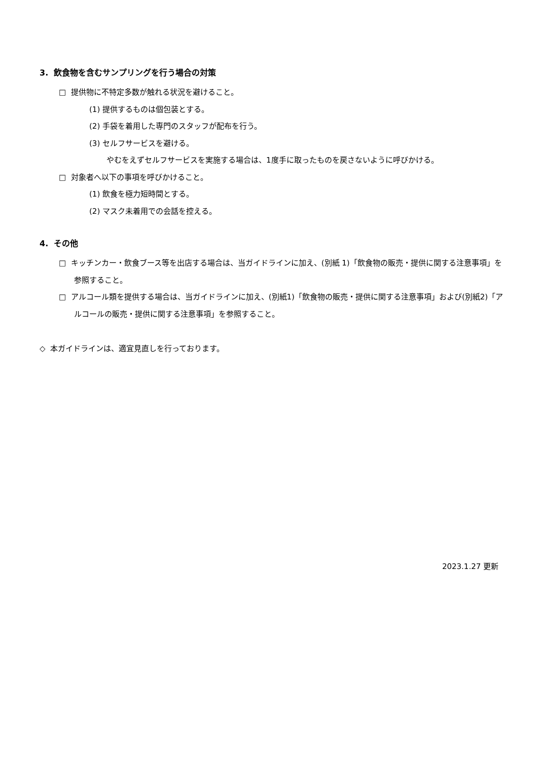3. 飲食物を含むサンプリングを行う場合の対策
□ 提供物に不特定多数が触れる状況を避けること。
(1) 提供するものは個包装とする。
(2) 手袋を着用した専門のスタッフが配布を行う。
(3) セルフサービスを避ける。
やむをえずセルフサービスを実施する場合は、1度手に取ったものを戻さないように呼びかける。
□ 対象者へ以下の事項を呼びかけること。
(1) 飲食を極力短時間とする。
(2) マスク未着用での会話を控える。
4. その他
□ キッチンカー・飲食ブース等を出店する場合は、当ガイドラインに加え、(別紙 1)「飲食物の販売・提供に関する注意事項」を参照すること。
□ アルコール類を提供する場合は、当ガイドラインに加え、(別紙1)「飲食物の販売・提供に関する注意事項」および(別紙2)「アルコールの販売・提供に関する注意事項」を参照すること。
◇ 本ガイドラインは、適宜見直しを行っております。
2023.1.27 更新